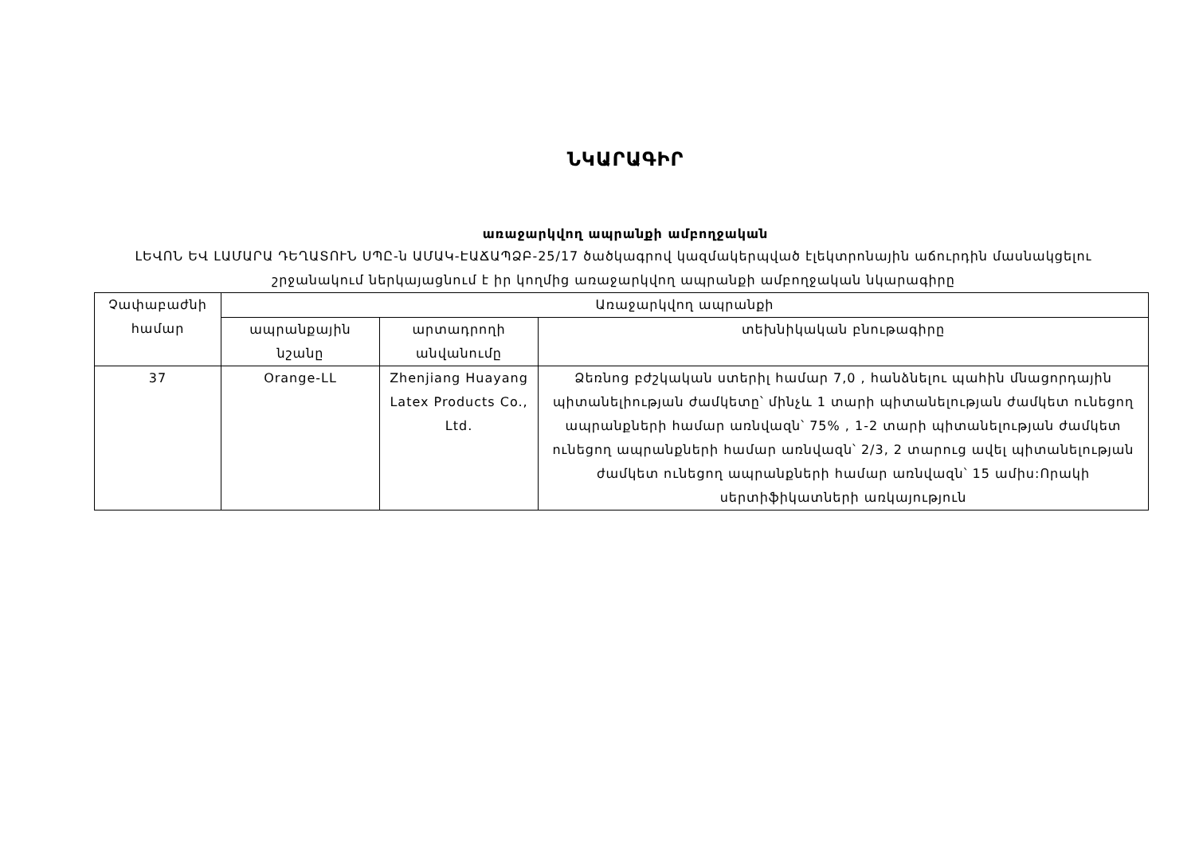ՆԿԱՐԱԳԻՐ
առաջարկվող ապրանքի ամբողջական
ԼԵՎՈՆ ԵՎ ԼԱՄԱՐԱ ԴԵՂԱՏՈՒՆ ՍՊԸ-ն ԱՄԱԿ-ԷԱՃԱՊՁԲ-25/17 ծածկագրով կազմակերպված էլեկտրոնային աճուրդին մասնակցելու շրջանակում ներկայացնում է իր կողմից առաջարկվող ապրանքի ամբողջական նկարագիրը
| Չափաբաժնի համար | Առաջարկվող ապրանքի | | |
| --- | --- | --- | --- |
| | ապրանքային նշանը | արտադրողի անվանումը | տեխնիկական բնութագիրը |
| 37 | Orange-LL | Zhenjiang Huayang Latex Products Co., Ltd. | Ձեռնոց բժշկական ստերիլ համար 7,0 , հանձնելու պահին մնացորդային պիտանելիության ժամկետը՝ մինչև 1 տարի պիտանելության ժամկետ ունեցող ապրանքների համար առնվազն՝ 75% , 1-2 տարի պիտանելության ժամկետ ունեցող ապրանքների համար առնվազն՝ 2/3, 2 տարուց ավել պիտանելության ժամկետ ունեցող ապրանքների համար առնվազն՝ 15 ամիս:Որակի սերտիֆիկատների առկայություն |